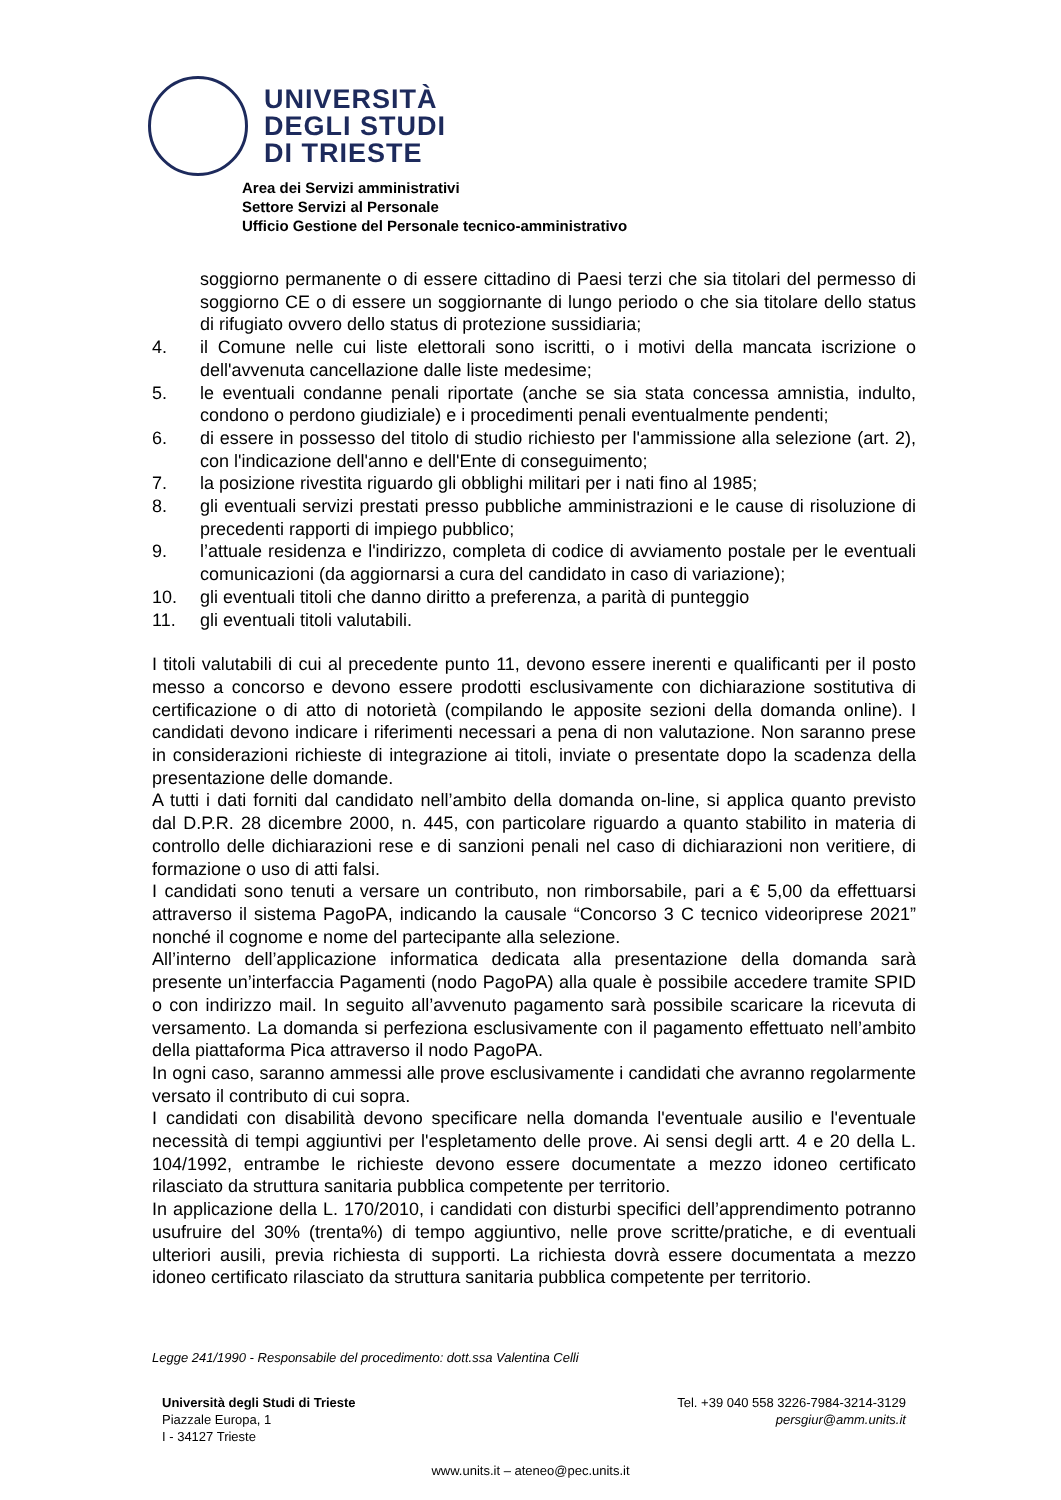UNIVERSITÀ
DEGLI STUDI
DI TRIESTE
Area dei Servizi amministrativi
Settore Servizi al Personale
Ufficio Gestione del Personale tecnico-amministrativo
soggiorno permanente o di essere cittadino di Paesi terzi che sia titolari del permesso di soggiorno CE o di essere un soggiornante di lungo periodo o che sia titolare dello status di rifugiato ovvero dello status di protezione sussidiaria;
4. il Comune nelle cui liste elettorali sono iscritti, o i motivi della mancata iscrizione o dell'avvenuta cancellazione dalle liste medesime;
5. le eventuali condanne penali riportate (anche se sia stata concessa amnistia, indulto, condono o perdono giudiziale) e i procedimenti penali eventualmente pendenti;
6. di essere in possesso del titolo di studio richiesto per l'ammissione alla selezione (art. 2), con l'indicazione dell'anno e dell'Ente di conseguimento;
7. la posizione rivestita riguardo gli obblighi militari per i nati fino al 1985;
8. gli eventuali servizi prestati presso pubbliche amministrazioni e le cause di risoluzione di precedenti rapporti di impiego pubblico;
9. l’attuale residenza e l'indirizzo, completa di codice di avviamento postale per le eventuali comunicazioni (da aggiornarsi a cura del candidato in caso di variazione);
10. gli eventuali titoli che danno diritto a preferenza, a parità di punteggio
11. gli eventuali titoli valutabili.
I titoli valutabili di cui al precedente punto 11, devono essere inerenti e qualificanti per il posto messo a concorso e devono essere prodotti esclusivamente con dichiarazione sostitutiva di certificazione o di atto di notorietà (compilando le apposite sezioni della domanda online). I candidati devono indicare i riferimenti necessari a pena di non valutazione. Non saranno prese in considerazioni richieste di integrazione ai titoli, inviate o presentate dopo la scadenza della presentazione delle domande.
A tutti i dati forniti dal candidato nell’ambito della domanda on-line, si applica quanto previsto dal D.P.R. 28 dicembre 2000, n. 445, con particolare riguardo a quanto stabilito in materia di controllo delle dichiarazioni rese e di sanzioni penali nel caso di dichiarazioni non veritiere, di formazione o uso di atti falsi.
I candidati sono tenuti a versare un contributo, non rimborsabile, pari a € 5,00 da effettuarsi attraverso il sistema PagoPA, indicando la causale “Concorso 3 C tecnico videoriprese 2021” nonché il cognome e nome del partecipante alla selezione.
All’interno dell’applicazione informatica dedicata alla presentazione della domanda sarà presente un’interfaccia Pagamenti (nodo PagoPA) alla quale è possibile accedere tramite SPID o con indirizzo mail. In seguito all’avvenuto pagamento sarà possibile scaricare la ricevuta di versamento. La domanda si perfeziona esclusivamente con il pagamento effettuato nell’ambito della piattaforma Pica attraverso il nodo PagoPA.
In ogni caso, saranno ammessi alle prove esclusivamente i candidati che avranno regolarmente versato il contributo di cui sopra.
I candidati con disabilità devono specificare nella domanda l'eventuale ausilio e l'eventuale necessità di tempi aggiuntivi per l'espletamento delle prove. Ai sensi degli artt. 4 e 20 della L. 104/1992, entrambe le richieste devono essere documentate a mezzo idoneo certificato rilasciato da struttura sanitaria pubblica competente per territorio.
In applicazione della L. 170/2010, i candidati con disturbi specifici dell’apprendimento potranno usufruire del 30% (trenta%) di tempo aggiuntivo, nelle prove scritte/pratiche, e di eventuali ulteriori ausili, previa richiesta di supporti. La richiesta dovrà essere documentata a mezzo idoneo certificato rilasciato da struttura sanitaria pubblica competente per territorio.
Legge 241/1990 - Responsabile del procedimento: dott.ssa Valentina Celli
Università degli Studi di Trieste
Piazzale Europa, 1
I - 34127 Trieste
Tel. +39 040 558 3226-7984-3214-3129
persgiur@amm.units.it
www.units.it – ateneo@pec.units.it